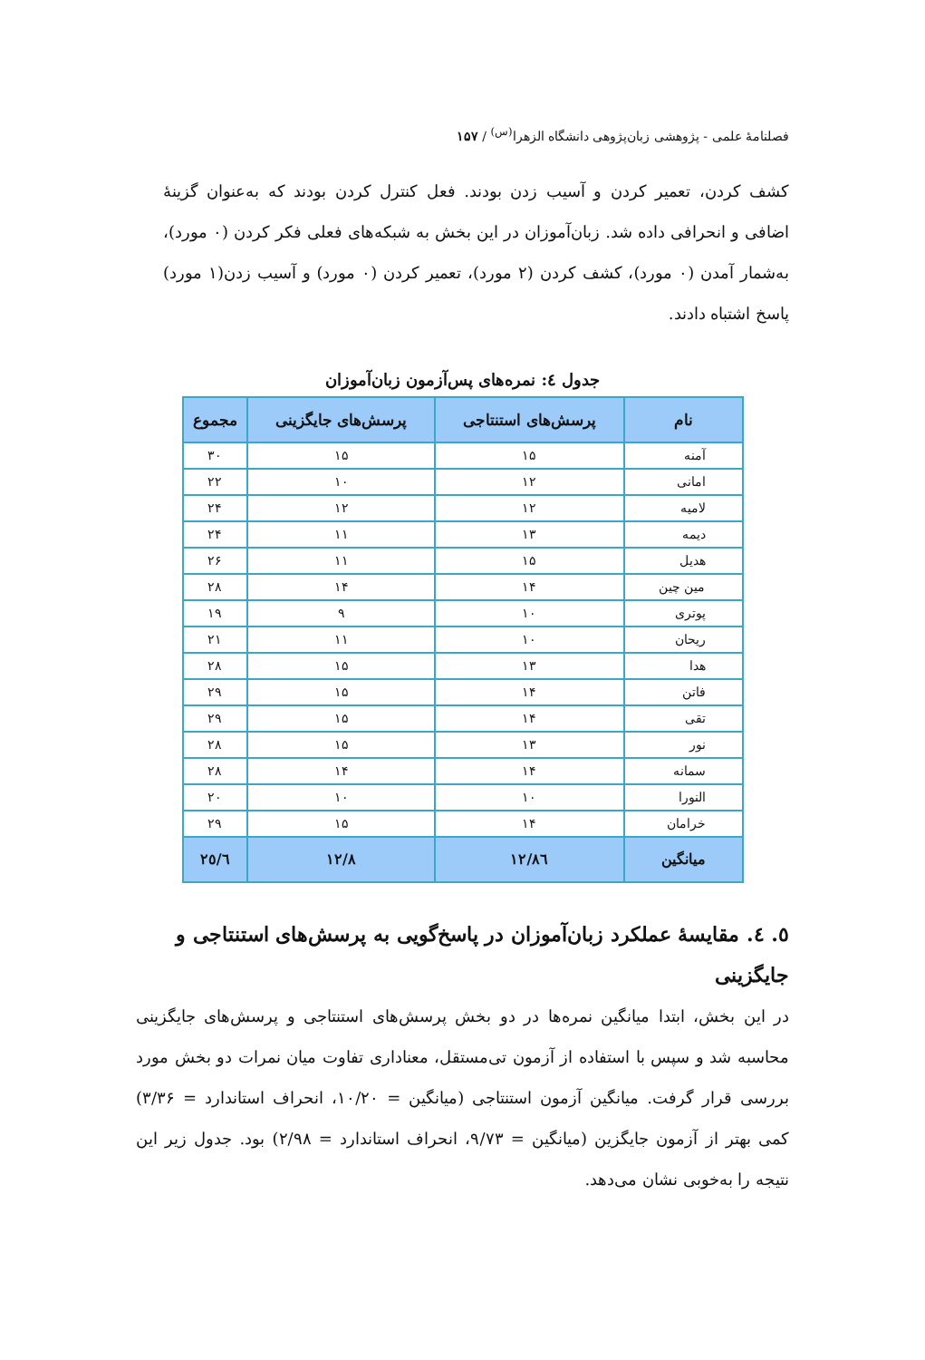فصلنامهٔ علمی - پژوهشی زبان‌پژوهی دانشگاه الزهرا<sup>(س)</sup> / ۱۵۷
کشف کردن، تعمیر کردن و آسیب زدن بودند. فعل کنترل کردن بودند که به‌عنوان گزینهٔ اضافی و انحرافی داده شد. زبان‌آموزان در این بخش به شبکه‌های فعلی فکر کردن (۰ مورد)، به‌شمار آمدن (۰ مورد)، کشف کردن (۲ مورد)، تعمیر کردن (۰ مورد) و آسیب زدن(۱ مورد) پاسخ اشتباه دادند.
جدول ٤: نمره‌های پس‌آزمون زبان‌آموزان
| نام | پرسش‌های استنتاجی | پرسش‌های جایگزینی | مجموع |
| --- | --- | --- | --- |
| آمنه | ۱۵ | ۱۵ | ۳۰ |
| امانی | ۱۲ | ۱۰ | ۲۲ |
| لامیه | ۱۲ | ۱۲ | ۲۴ |
| دیمه | ۱۳ | ۱۱ | ۲۴ |
| هدیل | ۱۵ | ۱۱ | ۲۶ |
| مین چین | ۱۴ | ۱۴ | ۲۸ |
| پوتری | ۱۰ | ۹ | ۱۹ |
| ریحان | ۱۰ | ۱۱ | ۲۱ |
| هدا | ۱۳ | ۱۵ | ۲۸ |
| فاتن | ۱۴ | ۱۵ | ۲۹ |
| تقی | ۱۴ | ۱۵ | ۲۹ |
| نور | ۱۳ | ۱۵ | ۲۸ |
| سمانه | ۱۴ | ۱۴ | ۲۸ |
| النورا | ۱۰ | ۱۰ | ۲۰ |
| خرامان | ۱۴ | ۱۵ | ۲۹ |
| میانگین | ۱۲/۸٦ | ۱۲/۸ | ۲٥/٦ |
٥. ٤. مقایسهٔ عملکرد زبان‌آموزان در پاسخ‌گویی به پرسش‌های استنتاجی و جایگزینی
در این بخش، ابتدا میانگین نمره‌ها در دو بخش پرسش‌های استنتاجی و پرسش‌های جایگزینی محاسبه شد و سپس با استفاده از آزمون تی‌مستقل، معناداری تفاوت میان نمرات دو بخش مورد بررسی قرار گرفت. میانگین آزمون استنتاجی (میانگین = ۱۰/۲۰، انحراف استاندارد = ۳/۳۶) کمی بهتر از آزمون جایگزین (میانگین = ۹/۷۳، انحراف استاندارد = ۲/۹۸) بود. جدول زیر این نتیجه را به‌خوبی نشان می‌دهد.